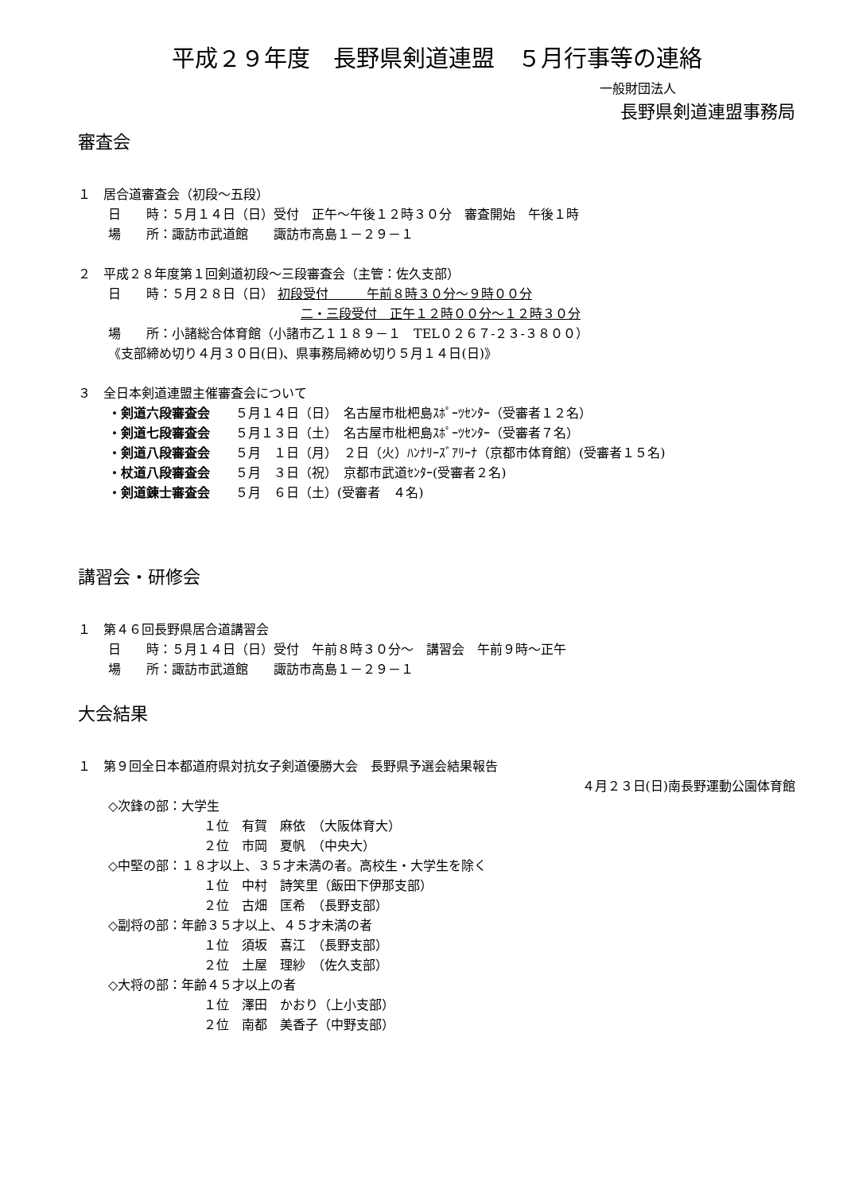平成２９年度　長野県剣道連盟　５月行事等の連絡
一般財団法人
長野県剣道連盟事務局
審査会
１　居合道審査会（初段～五段）
日　　時：５月１４日（日）受付　正午～午後１２時３０分　審査開始　午後１時
場　　所：諏訪市武道館　　諏訪市高島１－２９－１
２　平成２８年度第１回剣道初段～三段審査会（主管：佐久支部）
日　　時：５月２８日（日） 初段受付　　　午前８時３０分～９時００分
二・三段受付　正午１２時００分～１２時３０分
場　　所：小諸総合体育館（小諸市乙１１８９－１　TEL０２６７-２３-３８００）
《支部締め切り４月３０日(日)、県事務局締め切り５月１４日(日)》
３　全日本剣道連盟主催審査会について
・剣道六段審査会　　５月１４日（日）　名古屋市枇杷島ｽﾎﾟｰﾂｾﾝﾀｰ（受審者１２名）
・剣道七段審査会　　５月１３日（土）　名古屋市枇杷島ｽﾎﾟｰﾂｾﾝﾀｰ（受審者７名）
・剣道八段審査会　　５月　１日（月）　２日（火）ﾊﾝﾅﾘｰｽﾞｱﾘｰﾅ（京都市体育館）(受審者１５名)
・杖道八段審査会　　５月　３日（祝）　京都市武道ｾﾝﾀｰ(受審者２名)
・剣道錬士審査会　　５月　６日（土）(受審者　４名)
講習会・研修会
１　第４６回長野県居合道講習会
日　　時：５月１４日（日）受付　午前８時３０分～　講習会　午前９時～正午
場　　所：諏訪市武道館　　諏訪市高島１－２９－１
大会結果
１　第９回全日本都道府県対抗女子剣道優勝大会　長野県予選会結果報告
４月２３日(日)南長野運動公園体育館
◇次鋒の部：大学生
１位　有賀　麻依　（大阪体育大）
２位　市岡　夏帆　（中央大）
◇中堅の部：１８才以上、３５才未満の者。高校生・大学生を除く
１位　中村　詩笑里（飯田下伊那支部）
２位　古畑　匡希　（長野支部）
◇副将の部：年齢３５才以上、４５才未満の者
１位　須坂　喜江　（長野支部）
２位　土屋　理紗　（佐久支部）
◇大将の部：年齢４５才以上の者
１位　澤田　かおり（上小支部）
２位　南都　美香子（中野支部）